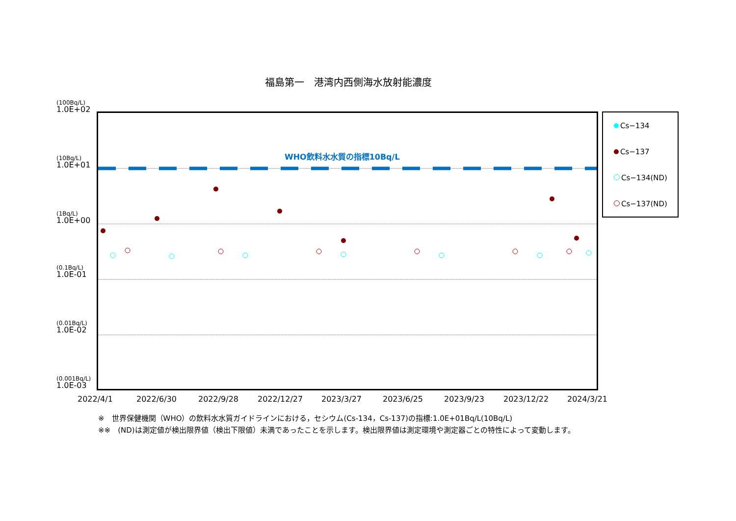福島第一　港湾内西側海水放射能濃度
(100Bq/L)
1.0E+02
(10Bq/L)
1.0E+01
(1Bq/L)
1.0E+00
(0.1Bq/L)
1.0E-01
(0.01Bq/L)
1.0E-02
(0.001Bq/L)
1.0E-03
WHO飲料水水質の指標10Bq/L
2022/4/1 2022/6/30 2022/9/28 2022/12/27 2023/3/27 2023/6/25 2023/9/23 2023/12/22 2024/3/21
Cs−134
Cs−137
Cs−134(ND)
Cs−137(ND)
※　世界保健機関（WHO）の飲料水水質ガイドラインにおける，セシウム(Cs-134，Cs-137)の指標:1.0E+01Bq/L(10Bq/L)
※※　(ND)は測定値が検出限界値（検出下限値）未満であったことを示します。検出限界値は測定環境や測定器ごとの特性によって変動します。